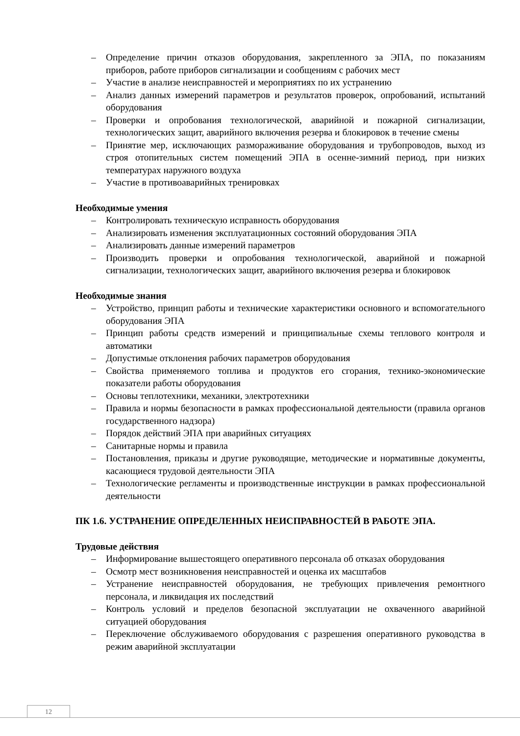– Определение причин отказов оборудования, закрепленного за ЭПА, по показаниям приборов, работе приборов сигнализации и сообщениям с рабочих мест
– Участие в анализе неисправностей и мероприятиях по их устранению
– Анализ данных измерений параметров и результатов проверок, опробований, испытаний оборудования
– Проверки и опробования технологической, аварийной и пожарной сигнализации, технологических защит, аварийного включения резерва и блокировок в течение смены
– Принятие мер, исключающих размораживание оборудования и трубопроводов, выход из строя отопительных систем помещений ЭПА в осенне-зимний период, при низких температурах наружного воздуха
– Участие в противоаварийных тренировках
Необходимые умения
– Контролировать техническую исправность оборудования
– Анализировать изменения эксплуатационных состояний оборудования ЭПА
– Анализировать данные измерений параметров
– Производить проверки и опробования технологической, аварийной и пожарной сигнализации, технологических защит, аварийного включения резерва и блокировок
Необходимые знания
– Устройство, принцип работы и технические характеристики основного и вспомогательного оборудования ЭПА
– Принцип работы средств измерений и принципиальные схемы теплового контроля и автоматики
– Допустимые отклонения рабочих параметров оборудования
– Свойства применяемого топлива и продуктов его сгорания, технико-экономические показатели работы оборудования
– Основы теплотехники, механики, электротехники
– Правила и нормы безопасности в рамках профессиональной деятельности (правила органов государственного надзора)
– Порядок действий ЭПА при аварийных ситуациях
– Санитарные нормы и правила
– Постановления, приказы и другие руководящие, методические и нормативные документы, касающиеся трудовой деятельности ЭПА
– Технологические регламенты и производственные инструкции в рамках профессиональной деятельности
ПК 1.6. УСТРАНЕНИЕ ОПРЕДЕЛЕННЫХ НЕИСПРАВНОСТЕЙ В РАБОТЕ ЭПА.
Трудовые действия
– Информирование вышестоящего оперативного персонала об отказах оборудования
– Осмотр мест возникновения неисправностей и оценка их масштабов
– Устранение неисправностей оборудования, не требующих привлечения ремонтного персонала, и ликвидация их последствий
– Контроль условий и пределов безопасной эксплуатации не охваченного аварийной ситуацией оборудования
– Переключение обслуживаемого оборудования с разрешения оперативного руководства в режим аварийной эксплуатации
12